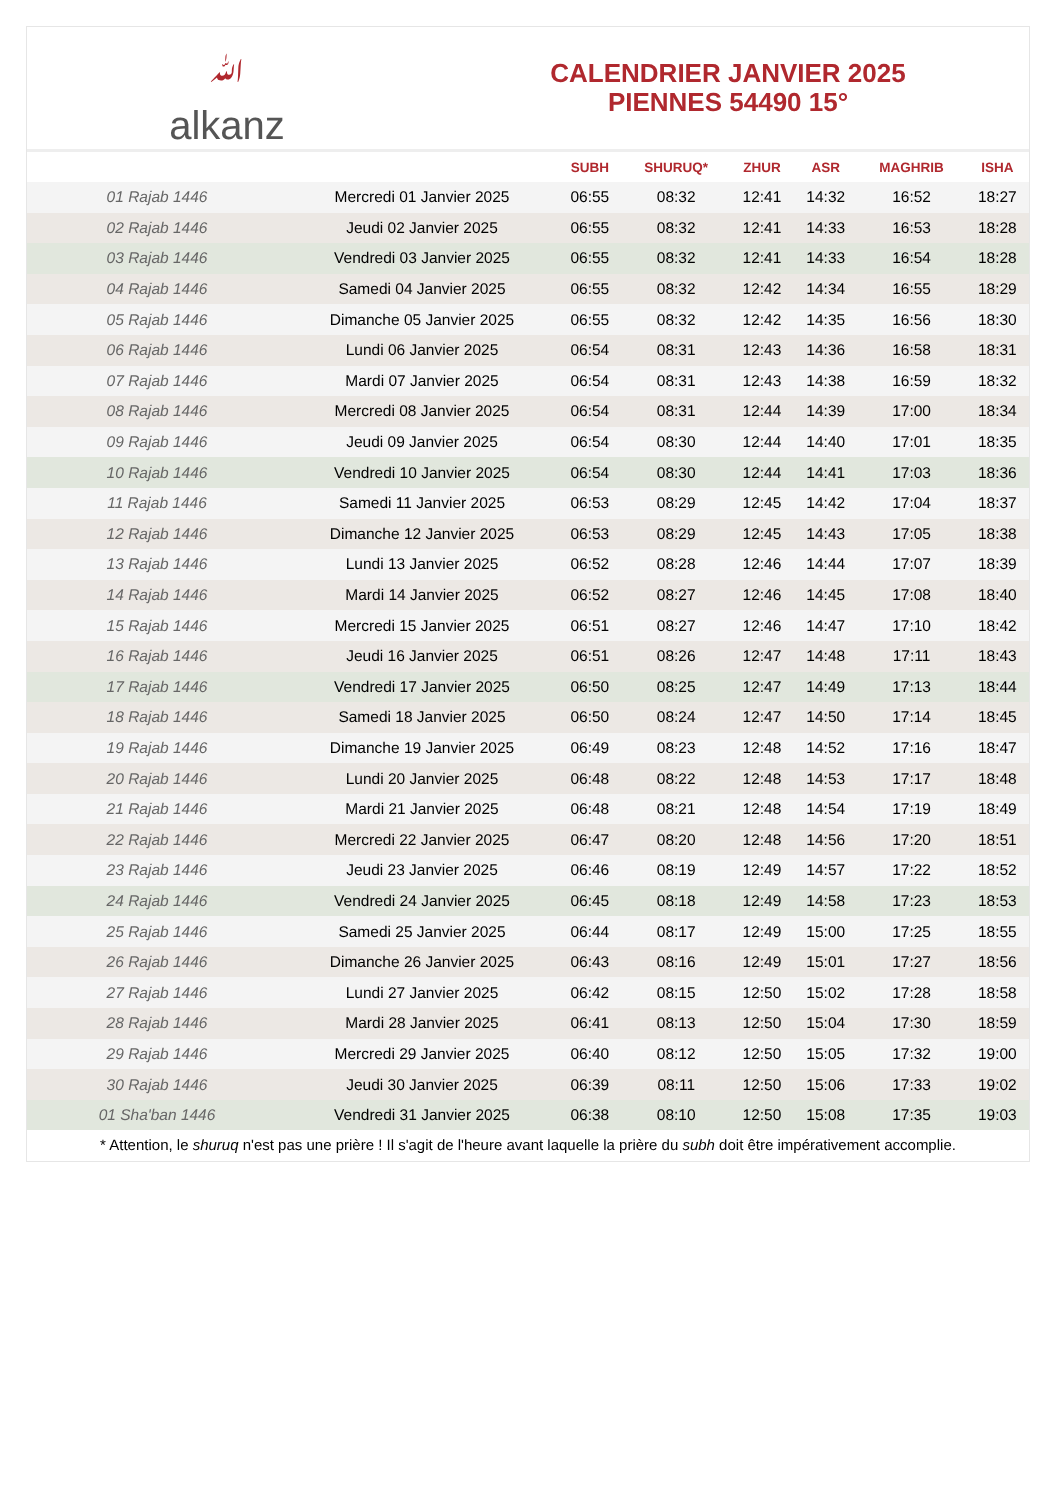ﷲalkanz
CALENDRIER JANVIER 2025
PIENNES 54490 15°
| | | SUBH | SHURUQ* | ZHUR | ASR | MAGHRIB | ISHA |
| --- | --- | --- | --- | --- | --- | --- | --- |
| 01 Rajab 1446 | Mercredi 01 Janvier 2025 | 06:55 | 08:32 | 12:41 | 14:32 | 16:52 | 18:27 |
| 02 Rajab 1446 | Jeudi 02 Janvier 2025 | 06:55 | 08:32 | 12:41 | 14:33 | 16:53 | 18:28 |
| 03 Rajab 1446 | Vendredi 03 Janvier 2025 | 06:55 | 08:32 | 12:41 | 14:33 | 16:54 | 18:28 |
| 04 Rajab 1446 | Samedi 04 Janvier 2025 | 06:55 | 08:32 | 12:42 | 14:34 | 16:55 | 18:29 |
| 05 Rajab 1446 | Dimanche 05 Janvier 2025 | 06:55 | 08:32 | 12:42 | 14:35 | 16:56 | 18:30 |
| 06 Rajab 1446 | Lundi 06 Janvier 2025 | 06:54 | 08:31 | 12:43 | 14:36 | 16:58 | 18:31 |
| 07 Rajab 1446 | Mardi 07 Janvier 2025 | 06:54 | 08:31 | 12:43 | 14:38 | 16:59 | 18:32 |
| 08 Rajab 1446 | Mercredi 08 Janvier 2025 | 06:54 | 08:31 | 12:44 | 14:39 | 17:00 | 18:34 |
| 09 Rajab 1446 | Jeudi 09 Janvier 2025 | 06:54 | 08:30 | 12:44 | 14:40 | 17:01 | 18:35 |
| 10 Rajab 1446 | Vendredi 10 Janvier 2025 | 06:54 | 08:30 | 12:44 | 14:41 | 17:03 | 18:36 |
| 11 Rajab 1446 | Samedi 11 Janvier 2025 | 06:53 | 08:29 | 12:45 | 14:42 | 17:04 | 18:37 |
| 12 Rajab 1446 | Dimanche 12 Janvier 2025 | 06:53 | 08:29 | 12:45 | 14:43 | 17:05 | 18:38 |
| 13 Rajab 1446 | Lundi 13 Janvier 2025 | 06:52 | 08:28 | 12:46 | 14:44 | 17:07 | 18:39 |
| 14 Rajab 1446 | Mardi 14 Janvier 2025 | 06:52 | 08:27 | 12:46 | 14:45 | 17:08 | 18:40 |
| 15 Rajab 1446 | Mercredi 15 Janvier 2025 | 06:51 | 08:27 | 12:46 | 14:47 | 17:10 | 18:42 |
| 16 Rajab 1446 | Jeudi 16 Janvier 2025 | 06:51 | 08:26 | 12:47 | 14:48 | 17:11 | 18:43 |
| 17 Rajab 1446 | Vendredi 17 Janvier 2025 | 06:50 | 08:25 | 12:47 | 14:49 | 17:13 | 18:44 |
| 18 Rajab 1446 | Samedi 18 Janvier 2025 | 06:50 | 08:24 | 12:47 | 14:50 | 17:14 | 18:45 |
| 19 Rajab 1446 | Dimanche 19 Janvier 2025 | 06:49 | 08:23 | 12:48 | 14:52 | 17:16 | 18:47 |
| 20 Rajab 1446 | Lundi 20 Janvier 2025 | 06:48 | 08:22 | 12:48 | 14:53 | 17:17 | 18:48 |
| 21 Rajab 1446 | Mardi 21 Janvier 2025 | 06:48 | 08:21 | 12:48 | 14:54 | 17:19 | 18:49 |
| 22 Rajab 1446 | Mercredi 22 Janvier 2025 | 06:47 | 08:20 | 12:48 | 14:56 | 17:20 | 18:51 |
| 23 Rajab 1446 | Jeudi 23 Janvier 2025 | 06:46 | 08:19 | 12:49 | 14:57 | 17:22 | 18:52 |
| 24 Rajab 1446 | Vendredi 24 Janvier 2025 | 06:45 | 08:18 | 12:49 | 14:58 | 17:23 | 18:53 |
| 25 Rajab 1446 | Samedi 25 Janvier 2025 | 06:44 | 08:17 | 12:49 | 15:00 | 17:25 | 18:55 |
| 26 Rajab 1446 | Dimanche 26 Janvier 2025 | 06:43 | 08:16 | 12:49 | 15:01 | 17:27 | 18:56 |
| 27 Rajab 1446 | Lundi 27 Janvier 2025 | 06:42 | 08:15 | 12:50 | 15:02 | 17:28 | 18:58 |
| 28 Rajab 1446 | Mardi 28 Janvier 2025 | 06:41 | 08:13 | 12:50 | 15:04 | 17:30 | 18:59 |
| 29 Rajab 1446 | Mercredi 29 Janvier 2025 | 06:40 | 08:12 | 12:50 | 15:05 | 17:32 | 19:00 |
| 30 Rajab 1446 | Jeudi 30 Janvier 2025 | 06:39 | 08:11 | 12:50 | 15:06 | 17:33 | 19:02 |
| 01 Sha'ban 1446 | Vendredi 31 Janvier 2025 | 06:38 | 08:10 | 12:50 | 15:08 | 17:35 | 19:03 |
* Attention, le shuruq n'est pas une prière ! Il s'agit de l'heure avant laquelle la prière du subh doit être impérativement accomplie.